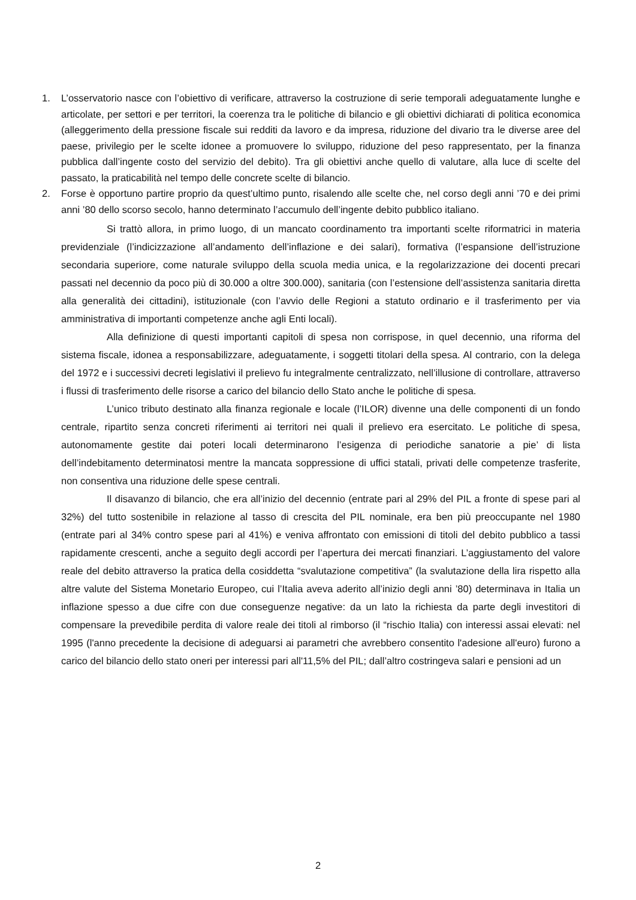1. L’osservatorio nasce con l’obiettivo di verificare, attraverso la costruzione di serie temporali adeguatamente lunghe e articolate, per settori e per territori, la coerenza tra le politiche di bilancio e gli obiettivi dichiarati di politica economica (alleggerimento della pressione fiscale sui redditi da lavoro e da impresa, riduzione del divario tra le diverse aree del paese, privilegio per le scelte idonee a promuovere lo sviluppo, riduzione del peso rappresentato, per la finanza pubblica dall’ingente costo del servizio del debito). Tra gli obiettivi anche quello di valutare, alla luce di scelte del passato, la praticabilità nel tempo delle concrete scelte di bilancio.
2. Forse è opportuno partire proprio da quest’ultimo punto, risalendo alle scelte che, nel corso degli anni ’70 e dei primi anni ’80 dello scorso secolo, hanno determinato l’accumulo dell’ingente debito pubblico italiano.
Si trattò allora, in primo luogo, di un mancato coordinamento tra importanti scelte riformatrici in materia previdenziale (l’indicizzazione all’andamento dell’inflazione e dei salari), formativa (l’espansione dell’istruzione secondaria superiore, come naturale sviluppo della scuola media unica, e la regolarizzazione dei docenti precari passati nel decennio da poco più di 30.000 a oltre 300.000), sanitaria (con l’estensione dell’assistenza sanitaria diretta alla generalità dei cittadini), istituzionale (con l’avvio delle Regioni a statuto ordinario e il trasferimento per via amministrativa di importanti competenze anche agli Enti locali).
Alla definizione di questi importanti capitoli di spesa non corrispose, in quel decennio, una riforma del sistema fiscale, idonea a responsabilizzare, adeguatamente, i soggetti titolari della spesa. Al contrario, con la delega del 1972 e i successivi decreti legislativi il prelievo fu integralmente centralizzato, nell’illusione di controllare, attraverso i flussi di trasferimento delle risorse a carico del bilancio dello Stato anche le politiche di spesa.
L’unico tributo destinato alla finanza regionale e locale (l’ILOR) divenne una delle componenti di un fondo centrale, ripartito senza concreti riferimenti ai territori nei quali il prelievo era esercitato. Le politiche di spesa, autonomamente gestite dai poteri locali determinarono l’esigenza di periodiche sanatorie a pie’ di lista dell’indebitamento determinatosi mentre la mancata soppressione di uffici statali, privati delle competenze trasferite, non consentiva una riduzione delle spese centrali.
Il disavanzo di bilancio, che era all’inizio del decennio (entrate pari al 29% del PIL a fronte di spese pari al 32%) del tutto sostenibile in relazione al tasso di crescita del PIL nominale, era ben più preoccupante nel 1980 (entrate pari al 34% contro spese pari al 41%) e veniva affrontato con emissioni di titoli del debito pubblico a tassi rapidamente crescenti, anche a seguito degli accordi per l’apertura dei mercati finanziari. L’aggiustamento del valore reale del debito attraverso la pratica della cosiddetta “svalutazione competitiva” (la svalutazione della lira rispetto alla altre valute del Sistema Monetario Europeo, cui l’Italia aveva aderito all’inizio degli anni ’80) determinava in Italia un inflazione spesso a due cifre con due conseguenze negative: da un lato la richiesta da parte degli investitori di compensare la prevedibile perdita di valore reale dei titoli al rimborso (il “rischio Italia) con interessi assai elevati: nel 1995 (l'anno precedente la decisione di adeguarsi ai parametri che avrebbero consentito l'adesione all'euro) furono a carico del bilancio dello stato oneri per interessi pari all'11,5% del PIL; dall’altro costringeva salari e pensioni ad un
2